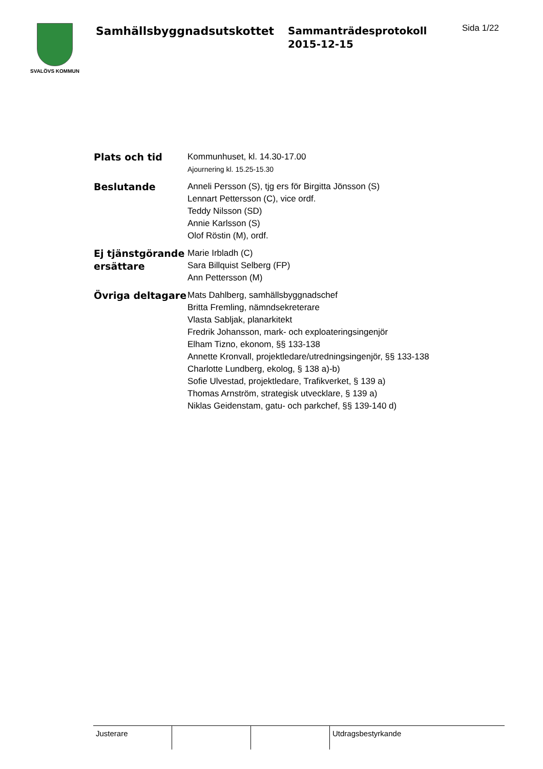SVALÖVS KOMMUN
Samhällsbyggnadsutskottet
Sammanträdesprotokoll
2015-12-15
Sida 1/22
| Plats och tid | Kommunhuset, kl. 14.30-17.00 Ajournering kl. 15.25-15.30 |
| Beslutande | Anneli Persson (S), tjg ers för Birgitta Jönsson (S) Lennart Pettersson (C), vice ordf. Teddy Nilsson (SD) Annie Karlsson (S) Olof Röstin (M), ordf. |
| Ej tjänstgörande ersättare | Marie Irbladh (C) Sara Billquist Selberg (FP) Ann Pettersson (M) |
| Övriga deltagare | Mats Dahlberg, samhällsbyggnadschef Britta Fremling, nämndsekreterare Vlasta Sabljak, planarkitekt Fredrik Johansson, mark- och exploateringsingenjör Elham Tizno, ekonom, §§ 133-138 Annette Kronvall, projektledare/utredningsingenjör, §§ 133-138 Charlotte Lundberg, ekolog, § 138 a)-b) Sofie Ulvestad, projektledare, Trafikverket, § 139 a) Thomas Arnström, strategisk utvecklare, § 139 a) Niklas Geidenstam, gatu- och parkchef, §§ 139-140 d) |
| Justerare | | | Utdragsbestyrkande |